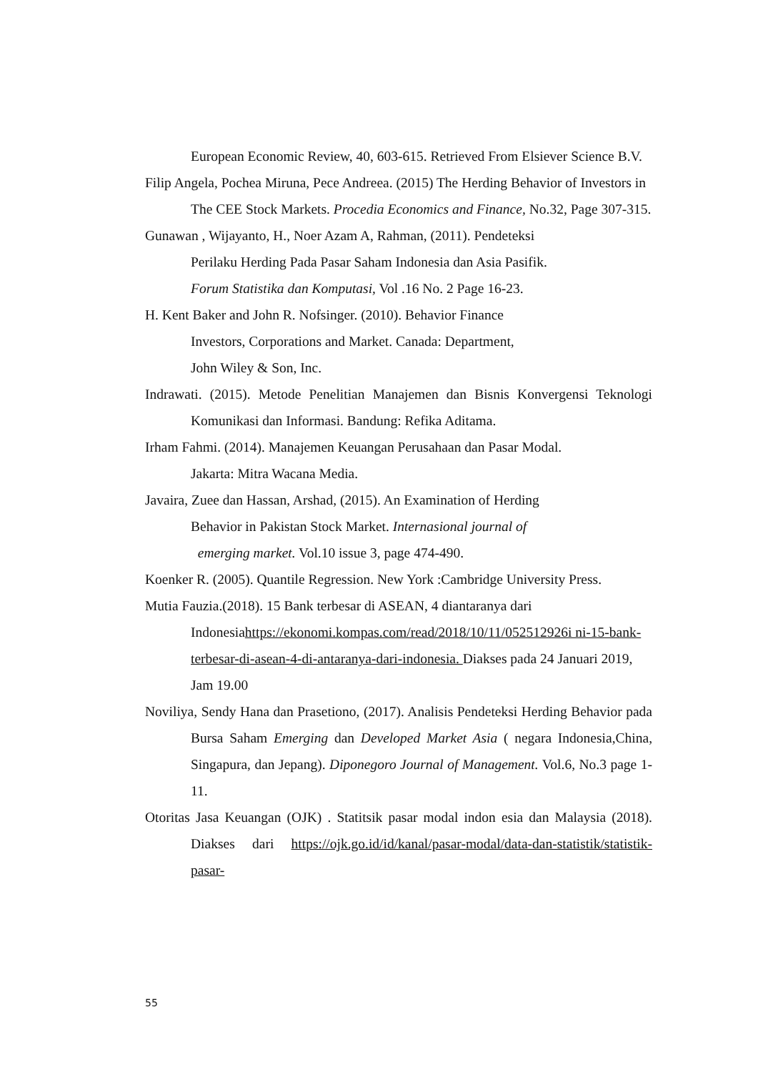European Economic Review, 40, 603-615. Retrieved From Elsiever Science B.V.
Filip Angela, Pochea Miruna, Pece Andreea. (2015) The Herding Behavior of Investors in The CEE Stock Markets. Procedia Economics and Finance, No.32, Page 307-315.
Gunawan , Wijayanto, H., Noer Azam A, Rahman, (2011). Pendeteksi
Perilaku Herding Pada Pasar Saham Indonesia dan Asia Pasifik.
Forum Statistika dan Komputasi, Vol .16 No. 2 Page 16-23.
H. Kent Baker and John R. Nofsinger. (2010). Behavior Finance
Investors, Corporations and Market. Canada: Department,
John Wiley & Son, Inc.
Indrawati. (2015). Metode Penelitian Manajemen dan Bisnis Konvergensi Teknologi Komunikasi dan Informasi. Bandung: Refika Aditama.
Irham Fahmi. (2014). Manajemen Keuangan Perusahaan dan Pasar Modal.
Jakarta: Mitra Wacana Media.
Javaira, Zuee dan Hassan, Arshad, (2015). An Examination of Herding
Behavior in Pakistan Stock Market. Internasional journal of
emerging market. Vol.10 issue 3, page 474-490.
Koenker R. (2005). Quantile Regression. New York :Cambridge University Press.
Mutia Fauzia.(2018). 15 Bank terbesar di ASEAN, 4 diantaranya dari
Indonesiahttps://ekonomi.kompas.com/read/2018/10/11/052512926i ni-15-bank-terbesar-di-asean-4-di-antaranya-dari-indonesia. Diakses pada 24 Januari 2019, Jam 19.00
Noviliya, Sendy Hana dan Prasetiono, (2017). Analisis Pendeteksi Herding Behavior pada Bursa Saham Emerging dan Developed Market Asia ( negara Indonesia,China, Singapura, dan Jepang). Diponegoro Journal of Management. Vol.6, No.3 page 1-11.
Otoritas Jasa Keuangan (OJK) . Statitsik pasar modal indon esia dan Malaysia (2018). Diakses dari https://ojk.go.id/id/kanal/pasar-modal/data-dan-statistik/statistik-pasar-
55